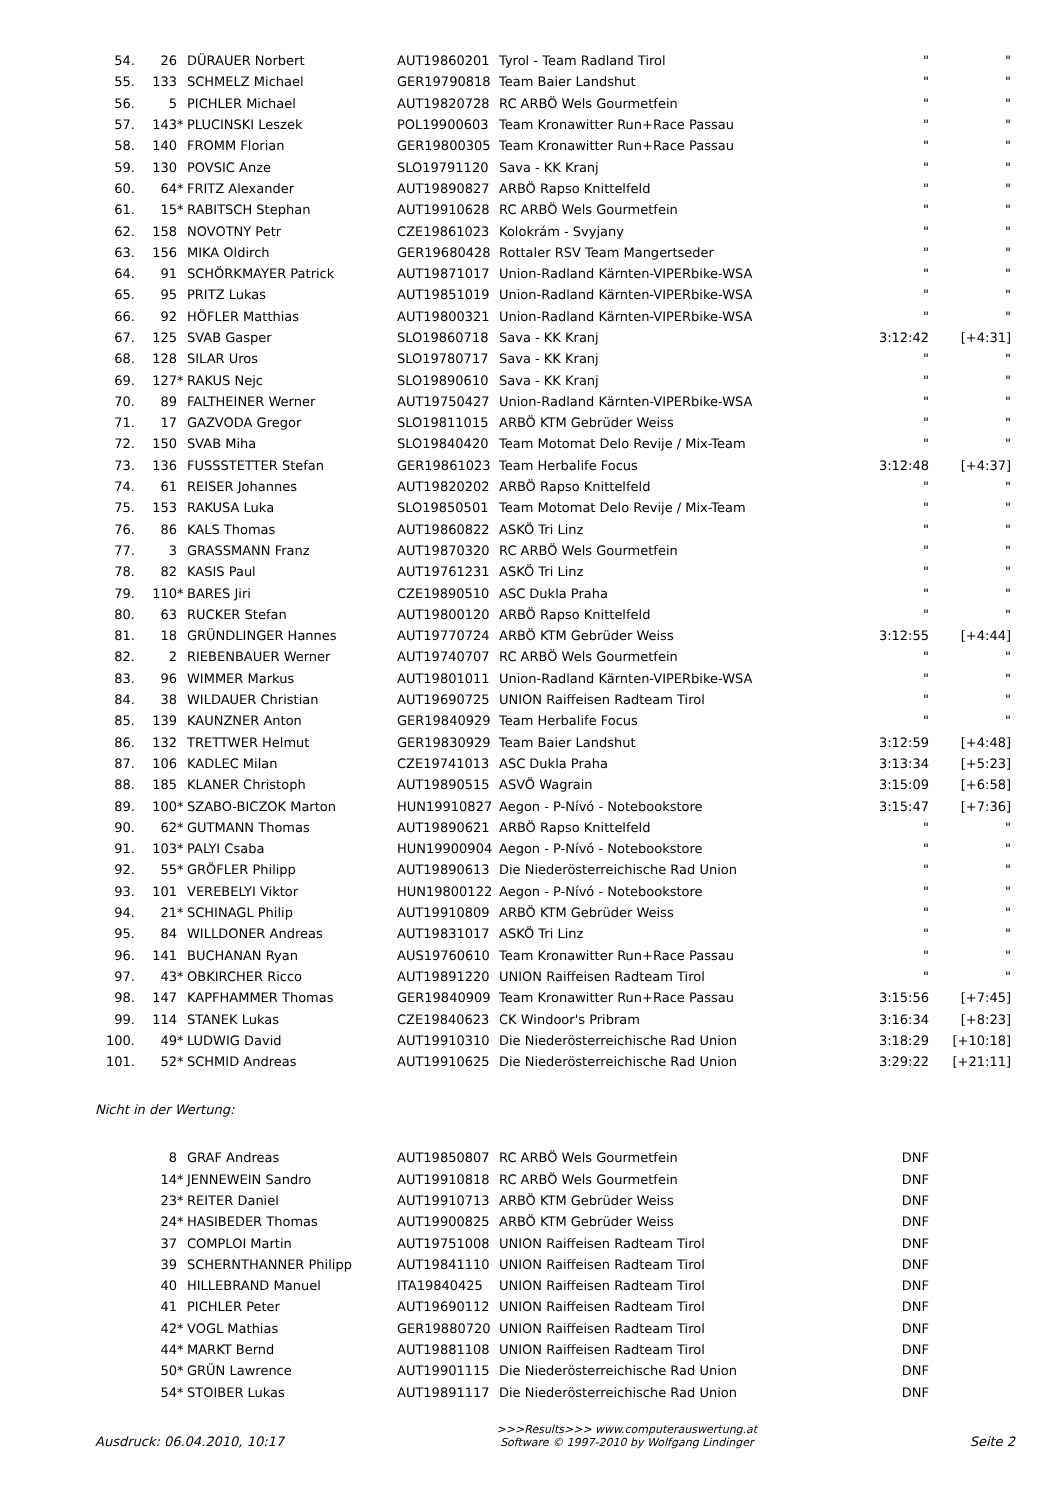| 54. | 26 | | DÜRAUER Norbert | AUT19860201 | Tyrol - Team Radland Tirol | " | " |
| 55. | 133 | | SCHMELZ Michael | GER19790818 | Team Baier Landshut | " | " |
| 56. | 5 | | PICHLER Michael | AUT19820728 | RC ARBÖ Wels Gourmetfein | " | " |
| 57. | 143 | * | PLUCINSKI Leszek | POL19900603 | Team Kronawitter Run+Race Passau | " | " |
| 58. | 140 | | FROMM Florian | GER19800305 | Team Kronawitter Run+Race Passau | " | " |
| 59. | 130 | | POVSIC Anze | SLO19791120 | Sava - KK Kranj | " | " |
| 60. | 64 | * | FRITZ Alexander | AUT19890827 | ARBÖ Rapso Knittelfeld | " | " |
| 61. | 15 | * | RABITSCH Stephan | AUT19910628 | RC ARBÖ Wels Gourmetfein | " | " |
| 62. | 158 | | NOVOTNY Petr | CZE19861023 | Kolokrám - Svyjany | " | " |
| 63. | 156 | | MIKA Oldirch | GER19680428 | Rottaler RSV Team Mangertseder | " | " |
| 64. | 91 | | SCHÖRKMAYER Patrick | AUT19871017 | Union-Radland Kärnten-VIPERbike-WSA | " | " |
| 65. | 95 | | PRITZ Lukas | AUT19851019 | Union-Radland Kärnten-VIPERbike-WSA | " | " |
| 66. | 92 | | HÖFLER Matthias | AUT19800321 | Union-Radland Kärnten-VIPERbike-WSA | " | " |
| 67. | 125 | | SVAB Gasper | SLO19860718 | Sava - KK Kranj | 3:12:42 | [+4:31] |
| 68. | 128 | | SILAR Uros | SLO19780717 | Sava - KK Kranj | " | " |
| 69. | 127 | * | RAKUS Nejc | SLO19890610 | Sava - KK Kranj | " | " |
| 70. | 89 | | FALTHEINER Werner | AUT19750427 | Union-Radland Kärnten-VIPERbike-WSA | " | " |
| 71. | 17 | | GAZVODA Gregor | SLO19811015 | ARBÖ KTM Gebrüder Weiss | " | " |
| 72. | 150 | | SVAB Miha | SLO19840420 | Team Motomat Delo Revije / Mix-Team | " | " |
| 73. | 136 | | FUSSSTETTER Stefan | GER19861023 | Team Herbalife Focus | 3:12:48 | [+4:37] |
| 74. | 61 | | REISER Johannes | AUT19820202 | ARBÖ Rapso Knittelfeld | " | " |
| 75. | 153 | | RAKUSA Luka | SLO19850501 | Team Motomat Delo Revije / Mix-Team | " | " |
| 76. | 86 | | KALS Thomas | AUT19860822 | ASKÖ Tri Linz | " | " |
| 77. | 3 | | GRASSMANN Franz | AUT19870320 | RC ARBÖ Wels Gourmetfein | " | " |
| 78. | 82 | | KASIS Paul | AUT19761231 | ASKÖ Tri Linz | " | " |
| 79. | 110 | * | BARES Jiri | CZE19890510 | ASC Dukla Praha | " | " |
| 80. | 63 | | RUCKER Stefan | AUT19800120 | ARBÖ Rapso Knittelfeld | " | " |
| 81. | 18 | | GRÜNDLINGER Hannes | AUT19770724 | ARBÖ KTM Gebrüder Weiss | 3:12:55 | [+4:44] |
| 82. | 2 | | RIEBENBAUER Werner | AUT19740707 | RC ARBÖ Wels Gourmetfein | " | " |
| 83. | 96 | | WIMMER Markus | AUT19801011 | Union-Radland Kärnten-VIPERbike-WSA | " | " |
| 84. | 38 | | WILDAUER Christian | AUT19690725 | UNION Raiffeisen Radteam Tirol | " | " |
| 85. | 139 | | KAUNZNER Anton | GER19840929 | Team Herbalife Focus | " | " |
| 86. | 132 | | TRETTWER Helmut | GER19830929 | Team Baier Landshut | 3:12:59 | [+4:48] |
| 87. | 106 | | KADLEC Milan | CZE19741013 | ASC Dukla Praha | 3:13:34 | [+5:23] |
| 88. | 185 | | KLANER Christoph | AUT19890515 | ASVÖ Wagrain | 3:15:09 | [+6:58] |
| 89. | 100 | * | SZABO-BICZOK Marton | HUN19910827 | Aegon - P-Nívó - Notebookstore | 3:15:47 | [+7:36] |
| 90. | 62 | * | GUTMANN Thomas | AUT19890621 | ARBÖ Rapso Knittelfeld | " | " |
| 91. | 103 | * | PALYI Csaba | HUN19900904 | Aegon - P-Nívó - Notebookstore | " | " |
| 92. | 55 | * | GRÖFLER Philipp | AUT19890613 | Die Niederösterreichische Rad Union | " | " |
| 93. | 101 | | VEREBELYI Viktor | HUN19800122 | Aegon - P-Nívó - Notebookstore | " | " |
| 94. | 21 | * | SCHINAGL Philip | AUT19910809 | ARBÖ KTM Gebrüder Weiss | " | " |
| 95. | 84 | | WILLDONER Andreas | AUT19831017 | ASKÖ Tri Linz | " | " |
| 96. | 141 | | BUCHANAN Ryan | AUS19760610 | Team Kronawitter Run+Race Passau | " | " |
| 97. | 43 | * | OBKIRCHER Ricco | AUT19891220 | UNION Raiffeisen Radteam Tirol | " | " |
| 98. | 147 | | KAPFHAMMER Thomas | GER19840909 | Team Kronawitter Run+Race Passau | 3:15:56 | [+7:45] |
| 99. | 114 | | STANEK Lukas | CZE19840623 | CK Windoor's Pribram | 3:16:34 | [+8:23] |
| 100. | 49 | * | LUDWIG David | AUT19910310 | Die Niederösterreichische Rad Union | 3:18:29 | [+10:18] |
| 101. | 52 | * | SCHMID Andreas | AUT19910625 | Die Niederösterreichische Rad Union | 3:29:22 | [+21:11] |
Nicht in der Wertung:
| | 8 | | GRAF Andreas | AUT19850807 | RC ARBÖ Wels Gourmetfein | DNF |
| | 14 | * | JENNEWEIN Sandro | AUT19910818 | RC ARBÖ Wels Gourmetfein | DNF |
| | 23 | * | REITER Daniel | AUT19910713 | ARBÖ KTM Gebrüder Weiss | DNF |
| | 24 | * | HASIBEDER Thomas | AUT19900825 | ARBÖ KTM Gebrüder Weiss | DNF |
| | 37 | | COMPLOI Martin | AUT19751008 | UNION Raiffeisen Radteam Tirol | DNF |
| | 39 | | SCHERNTHANNER Philipp | AUT19841110 | UNION Raiffeisen Radteam Tirol | DNF |
| | 40 | | HILLEBRAND Manuel | ITA19840425 | UNION Raiffeisen Radteam Tirol | DNF |
| | 41 | | PICHLER Peter | AUT19690112 | UNION Raiffeisen Radteam Tirol | DNF |
| | 42 | * | VOGL Mathias | GER19880720 | UNION Raiffeisen Radteam Tirol | DNF |
| | 44 | * | MARKT Bernd | AUT19881108 | UNION Raiffeisen Radteam Tirol | DNF |
| | 50 | * | GRÜN Lawrence | AUT19901115 | Die Niederösterreichische Rad Union | DNF |
| | 54 | * | STOIBER Lukas | AUT19891117 | Die Niederösterreichische Rad Union | DNF |
Ausdruck: 06.04.2010, 10:17
>>>Results>>> www.computerauswertung.at
Software © 1997-2010 by Wolfgang Lindinger
Seite 2